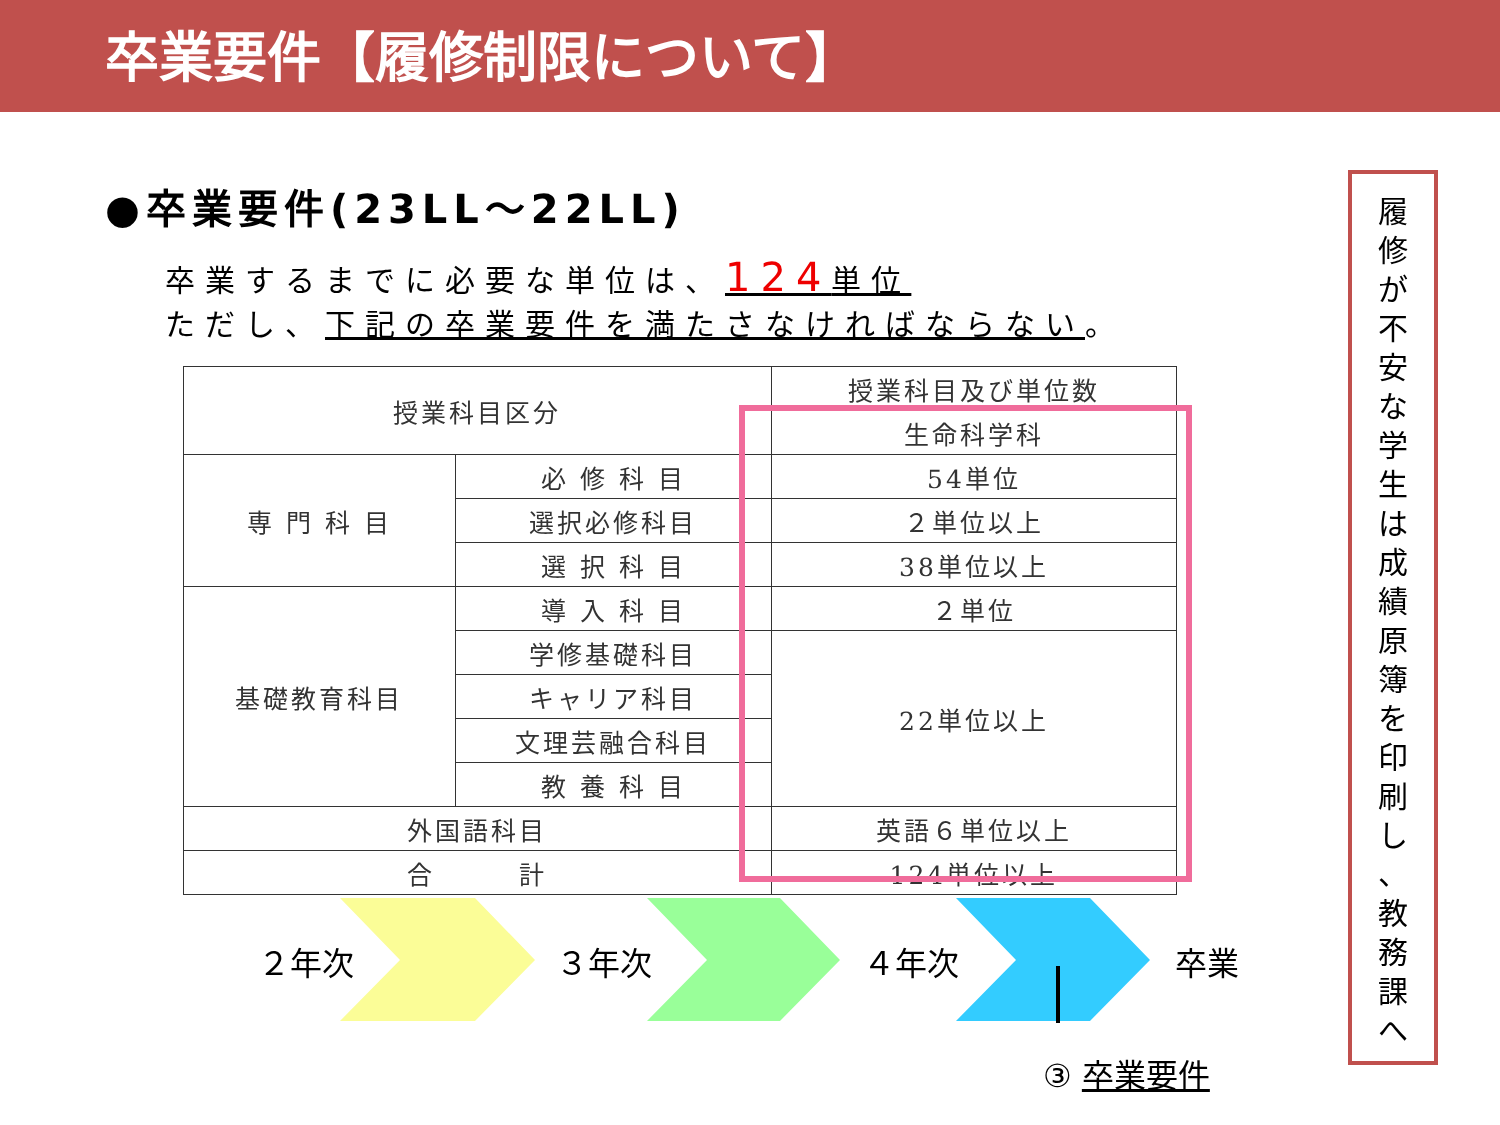卒業要件【履修制限について】
●卒業要件(23LL～22LL)
卒業するまでに必要な単位は、124単位
ただし、下記の卒業要件を満たさなければならない。
| 授業科目区分 | | 授業科目及び単位数 |
| --- | --- | --- |
| | | 生命科学科 |
| 専 門 科 目 | 必 修 科 目 | 54単位 |
| | 選択必修科目 | ２単位以上 |
| | 選 択 科 目 | 38単位以上 |
| 基礎教育科目 | 導 入 科 目 | ２単位 |
| | 学修基礎科目 | 22単位以上 |
| | キャリア科目 | |
| | 文理芸融合科目 | |
| | 教 養 科 目 | |
| 外国語科目 | | 英語６単位以上 |
| 合 計 | | 124単位以上 |
２年次 ３年次 ４年次 卒業
③ 卒業要件
履
修
が
不
安
な
学
生
は
成
績
原
簿
を
印
刷
し
、
教
務
課
へ